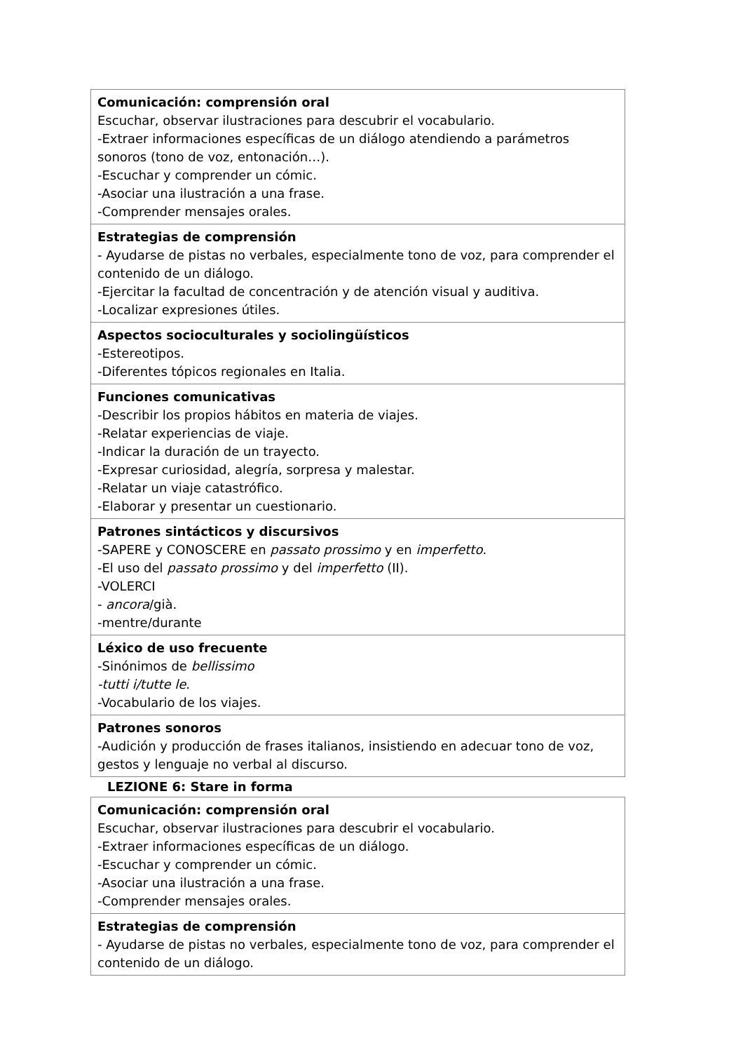| Comunicación: comprensión oral Escuchar, observar ilustraciones para descubrir el vocabulario. -Extraer informaciones específicas de un diálogo atendiendo a parámetros sonoros (tono de voz, entonación…). -Escuchar y comprender un cómic. -Asociar una ilustración a una frase. -Comprender mensajes orales. |
| Estrategias de comprensión - Ayudarse de pistas no verbales, especialmente tono de voz, para comprender el contenido de un diálogo. -Ejercitar la facultad de concentración y de atención visual y auditiva. -Localizar expresiones útiles. |
| Aspectos socioculturales y sociolingüísticos -Estereotipos. -Diferentes tópicos regionales en Italia. |
| Funciones comunicativas -Describir los propios hábitos en materia de viajes. -Relatar experiencias de viaje. -Indicar la duración de un trayecto. -Expresar curiosidad, alegría, sorpresa y malestar. -Relatar un viaje catastrófico. -Elaborar y presentar un cuestionario. |
| Patrones sintácticos y discursivos -SAPERE y CONOSCERE en passato prossimo y en imperfetto . -El uso del passato prossimo y del imperfetto (II). -VOLERCI - ancora /già. -mentre/durante |
| Léxico de uso frecuente -Sinónimos de bellissimo -tutti i/tutte le . -Vocabulario de los viajes. |
| Patrones sonoros -Audición y producción de frases italianos, insistiendo en adecuar tono de voz, gestos y lenguaje no verbal al discurso. |
LEZIONE 6: Stare in forma
| Comunicación: comprensión oral Escuchar, observar ilustraciones para descubrir el vocabulario. -Extraer informaciones específicas de un diálogo. -Escuchar y comprender un cómic. -Asociar una ilustración a una frase. -Comprender mensajes orales. |
| Estrategias de comprensión - Ayudarse de pistas no verbales, especialmente tono de voz, para comprender el contenido de un diálogo. |